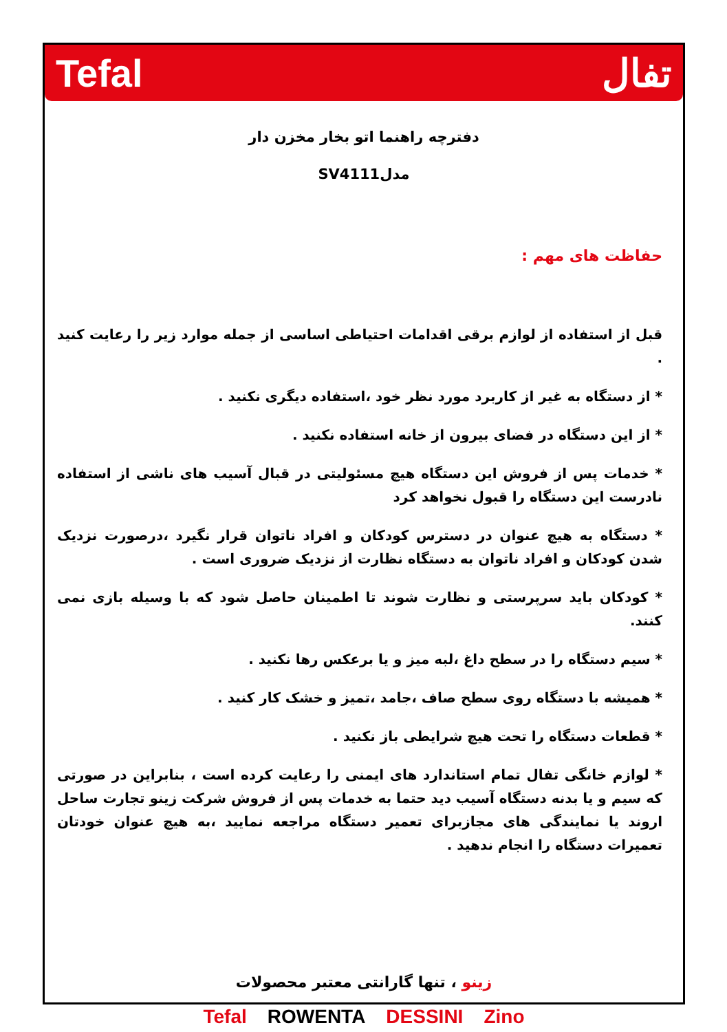Tefal تفال
دفترچه راهنما اتو بخار مخزن دار
مدلSV4111
حفاظت های مهم :
قبل از استفاده از لوازم برقی اقدامات احتیاطی اساسی از جمله موارد زیر را رعایت کنید .
* از دستگاه به غیر از کاربرد مورد نظر خود ،استفاده دیگری نکنید .
* از این دستگاه در فضای بیرون از خانه استفاده نکنید .
* خدمات پس از فروش این دستگاه هیچ مسئولیتی در قبال آسیب های ناشی از استفاده نادرست این دستگاه را قبول نخواهد کرد
* دستگاه به هیچ عنوان در دسترس کودکان و افراد ناتوان قرار نگیرد ،درصورت نزدیک شدن کودکان و افراد ناتوان به دستگاه نظارت از نزدیک ضروری است .
* کودکان باید سرپرستی و نظارت شوند تا اطمینان حاصل شود که با وسیله بازی نمی کنند.
* سیم دستگاه را در سطح داغ ،لبه میز و یا برعکس رها نکنید .
* همیشه با دستگاه روی سطح صاف ،جامد ،تمیز و خشک کار کنید .
* قطعات دستگاه را تحت هیچ شرایطی باز نکنید .
* لوازم خانگی تفال تمام استاندارد های ایمنی را رعایت کرده است ، بنابراین در صورتی که سیم و یا بدنه دستگاه آسیب دید حتما به خدمات پس از فروش شرکت زینو تجارت ساحل اروند یا نمایندگی های مجازبرای تعمیر دستگاه مراجعه نمایید ،به هیچ عنوان خودتان تعمیرات دستگاه را انجام ندهید .
زینو ، تنها گارانتی معتبر محصولات
Tefal ROWENTA DESSINI Zino